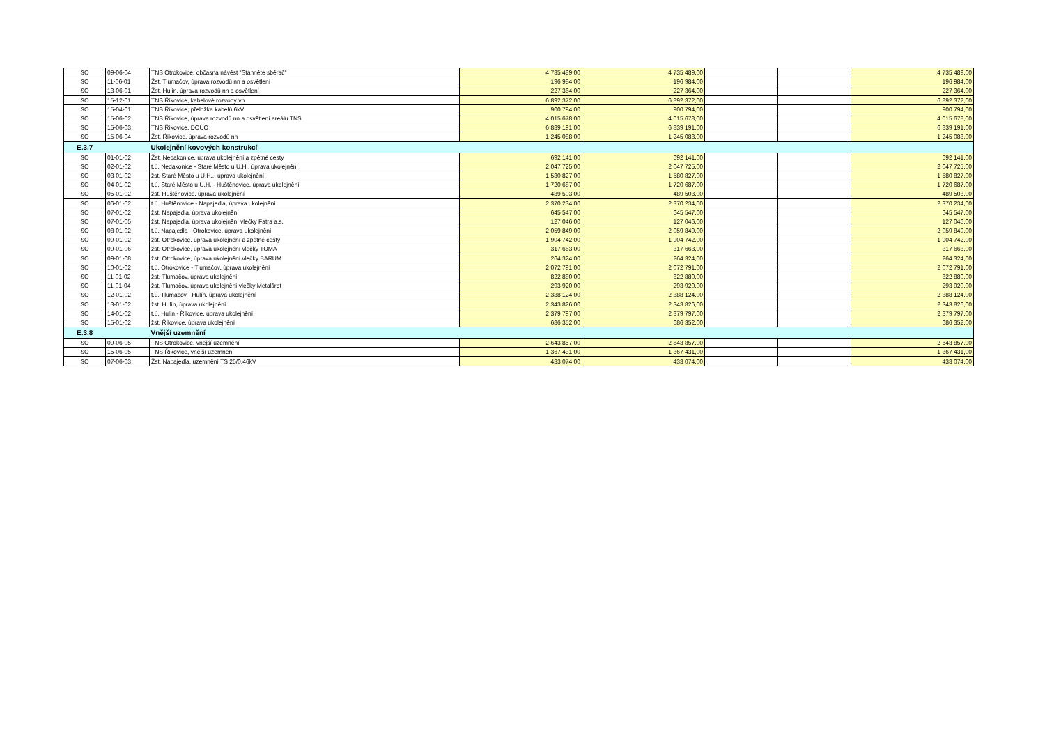| SO | 09-06-04 | TNS Otrokovice, občasná návěst "Stáhněte sběrač" | 4 735 489,00 | 4 735 489,00 | | | 4 735 489,00 |
| SO | 11-06-01 | Žst. Tlumačov, úprava rozvodů nn a osvětlení | 196 984,00 | 196 984,00 | | | 196 984,00 |
| SO | 13-06-01 | Žst. Hulín, úprava rozvodů nn a osvětlení | 227 364,00 | 227 364,00 | | | 227 364,00 |
| SO | 15-12-01 | TNS Říkovice, kabelové rozvody vn | 6 892 372,00 | 6 892 372,00 | | | 6 892 372,00 |
| SO | 15-04-01 | TNS Říkovice, přeložka kabelů 6kV | 900 794,00 | 900 794,00 | | | 900 794,00 |
| SO | 15-06-02 | TNS Říkovice, úprava rozvodů nn a osvětlení areálu TNS | 4 015 678,00 | 4 015 678,00 | | | 4 015 678,00 |
| SO | 15-06-03 | TNS Říkovice, DOÚO | 6 839 191,00 | 6 839 191,00 | | | 6 839 191,00 |
| SO | 15-06-04 | Žst. Říkovice, úprava rozvodů nn | 1 245 088,00 | 1 245 088,00 | | | 1 245 088,00 |
| E.3.7 | | Ukolejnění kovových konstrukcí | | | | | |
| SO | 01-01-02 | Žst. Nedakonice, úprava ukolejnění a zpětné cesty | 692 141,00 | 692 141,00 | | | 692 141,00 |
| SO | 02-01-02 | t.ú. Nedakonice - Staré Město u U.H., úprava ukolejnění | 2 047 725,00 | 2 047 725,00 | | | 2 047 725,00 |
| SO | 03-01-02 | žst. Staré Město u U.H.., úprava ukolejnění | 1 580 827,00 | 1 580 827,00 | | | 1 580 827,00 |
| SO | 04-01-02 | t.ú. Staré Město u U.H. - Huštěnovice, úprava ukolejnění | 1 720 687,00 | 1 720 687,00 | | | 1 720 687,00 |
| SO | 05-01-02 | žst. Huštěnovice, úprava ukolejnění | 489 503,00 | 489 503,00 | | | 489 503,00 |
| SO | 06-01-02 | t.ú. Huštěnovice - Napajedla, úprava ukolejnění | 2 370 234,00 | 2 370 234,00 | | | 2 370 234,00 |
| SO | 07-01-02 | žst. Napajedla, úprava ukolejnění | 645 547,00 | 645 547,00 | | | 645 547,00 |
| SO | 07-01-05 | žst. Napajedla, úprava ukolejnění vlečky Fatra a.s. | 127 046,00 | 127 046,00 | | | 127 046,00 |
| SO | 08-01-02 | t.ú. Napajedla - Otrokovice, úprava ukolejnění | 2 059 849,00 | 2 059 849,00 | | | 2 059 849,00 |
| SO | 09-01-02 | žst. Otrokovice, úprava ukolejnění a zpětné cesty | 1 904 742,00 | 1 904 742,00 | | | 1 904 742,00 |
| SO | 09-01-06 | žst. Otrokovice, úprava ukolejnění vlečky TOMA | 317 663,00 | 317 663,00 | | | 317 663,00 |
| SO | 09-01-08 | žst. Otrokovice, úprava ukolejnění vlečky BARUM | 264 324,00 | 264 324,00 | | | 264 324,00 |
| SO | 10-01-02 | t.ú. Otrokovice - Tlumačov, úprava ukolejnění | 2 072 791,00 | 2 072 791,00 | | | 2 072 791,00 |
| SO | 11-01-02 | žst. Tlumačov, úprava ukolejnění | 822 880,00 | 822 880,00 | | | 822 880,00 |
| SO | 11-01-04 | žst. Tlumačov, úprava ukolejnění vlečky Metalšrot | 293 920,00 | 293 920,00 | | | 293 920,00 |
| SO | 12-01-02 | t.ú. Tlumačov - Hulín, úprava ukolejnění | 2 388 124,00 | 2 388 124,00 | | | 2 388 124,00 |
| SO | 13-01-02 | žst. Hulín, úprava ukolejnění | 2 343 826,00 | 2 343 826,00 | | | 2 343 826,00 |
| SO | 14-01-02 | t.ú. Hulín - Říkovice, úprava ukolejnění | 2 379 797,00 | 2 379 797,00 | | | 2 379 797,00 |
| SO | 15-01-02 | žst. Říkovice, úprava ukolejnění | 686 352,00 | 686 352,00 | | | 686 352,00 |
| E.3.8 | | Vnější uzemnění | | | | | |
| SO | 09-06-05 | TNS Otrokovice, vnější uzemnění | 2 643 857,00 | 2 643 857,00 | | | 2 643 857,00 |
| SO | 15-06-05 | TNS Říkovice, vnější uzemnění | 1 367 431,00 | 1 367 431,00 | | | 1 367 431,00 |
| SO | 07-06-03 | Žst. Napajedla, uzemnění TS 25/0,46kV | 433 074,00 | 433 074,00 | | | 433 074,00 |